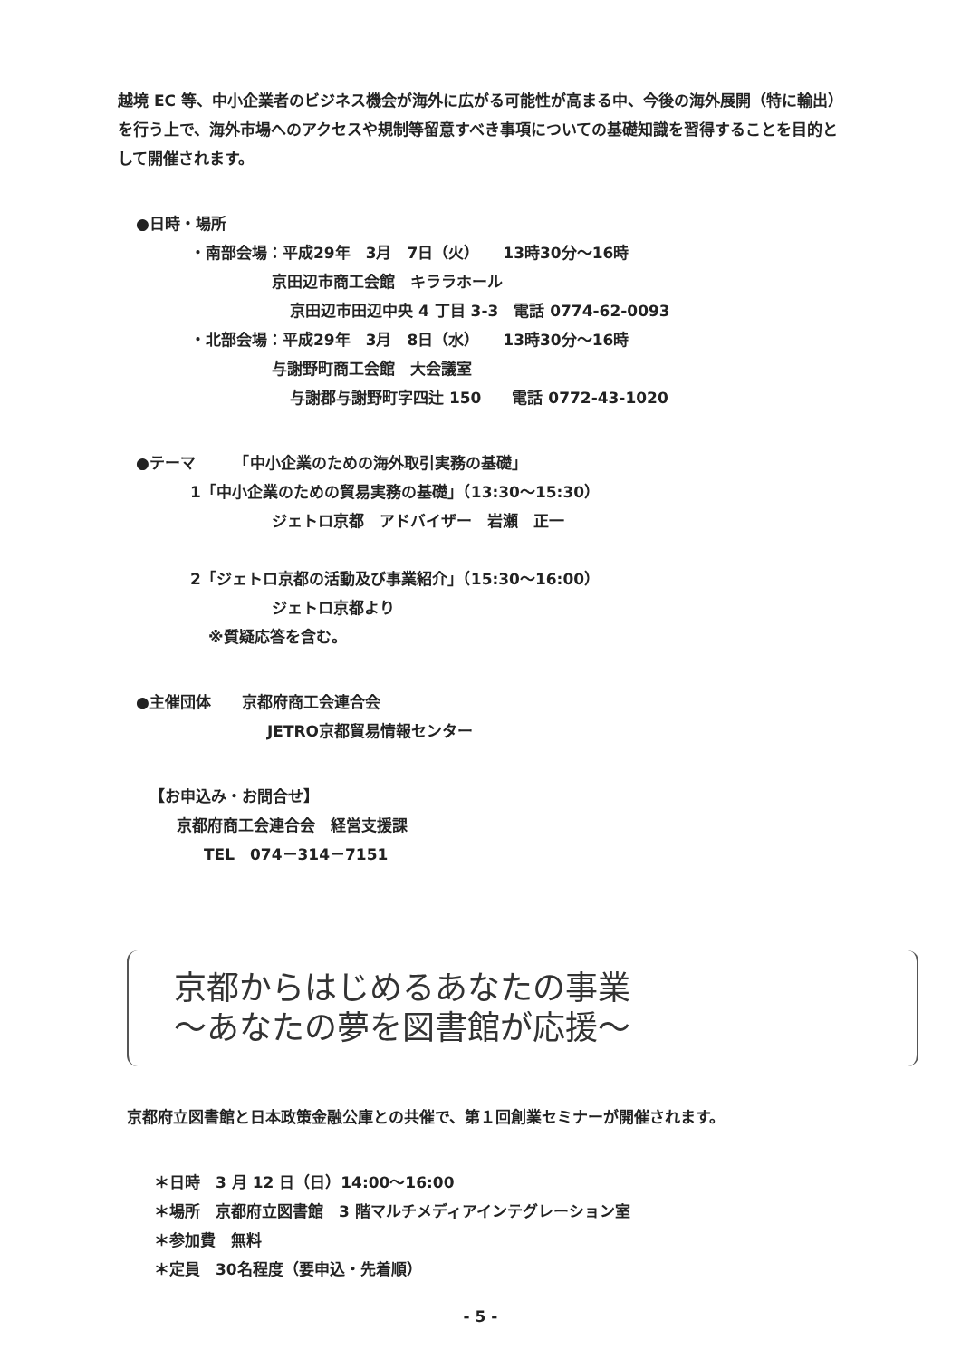越境 EC 等、中小企業者のビジネス機会が海外に広がる可能性が高まる中、今後の海外展開（特に輸出）を行う上で、海外市場へのアクセスや規制等留意すべき事項についての基礎知識を習得することを目的として開催されます。
●日時・場所
・南部会場：平成29年　3月　7日（火）　　13時30分～16時
京田辺市商工会館　キララホール
京田辺市田辺中央 4 丁目 3-3　電話 0774-62-0093
・北部会場：平成29年　3月　8日（水）　　13時30分～16時
与謝野町商工会館　大会議室
与謝郡与謝野町字四辻 150　　電話 0772-43-1020
●テーマ　　　「中小企業のための海外取引実務の基礎」
1「中小企業のための貿易実務の基礎」（13:30～15:30）
ジェトロ京都　アドバイザー　岩瀬　正一
2「ジェトロ京都の活動及び事業紹介」（15:30～16:00）
ジェトロ京都より
※質疑応答を含む。
●主催団体　　京都府商工会連合会
JETRO京都貿易情報センター
【お申込み・お問合せ】
京都府商工会連合会　経営支援課
TEL　074－314－7151
京都からはじめるあなたの事業
～あなたの夢を図書館が応援～
京都府立図書館と日本政策金融公庫との共催で、第１回創業セミナーが開催されます。
＊日時　3 月 12 日（日）14:00～16:00
＊場所　京都府立図書館　3 階マルチメディアインテグレーション室
＊参加費　無料
＊定員　30名程度（要申込・先着順）
- 5 -